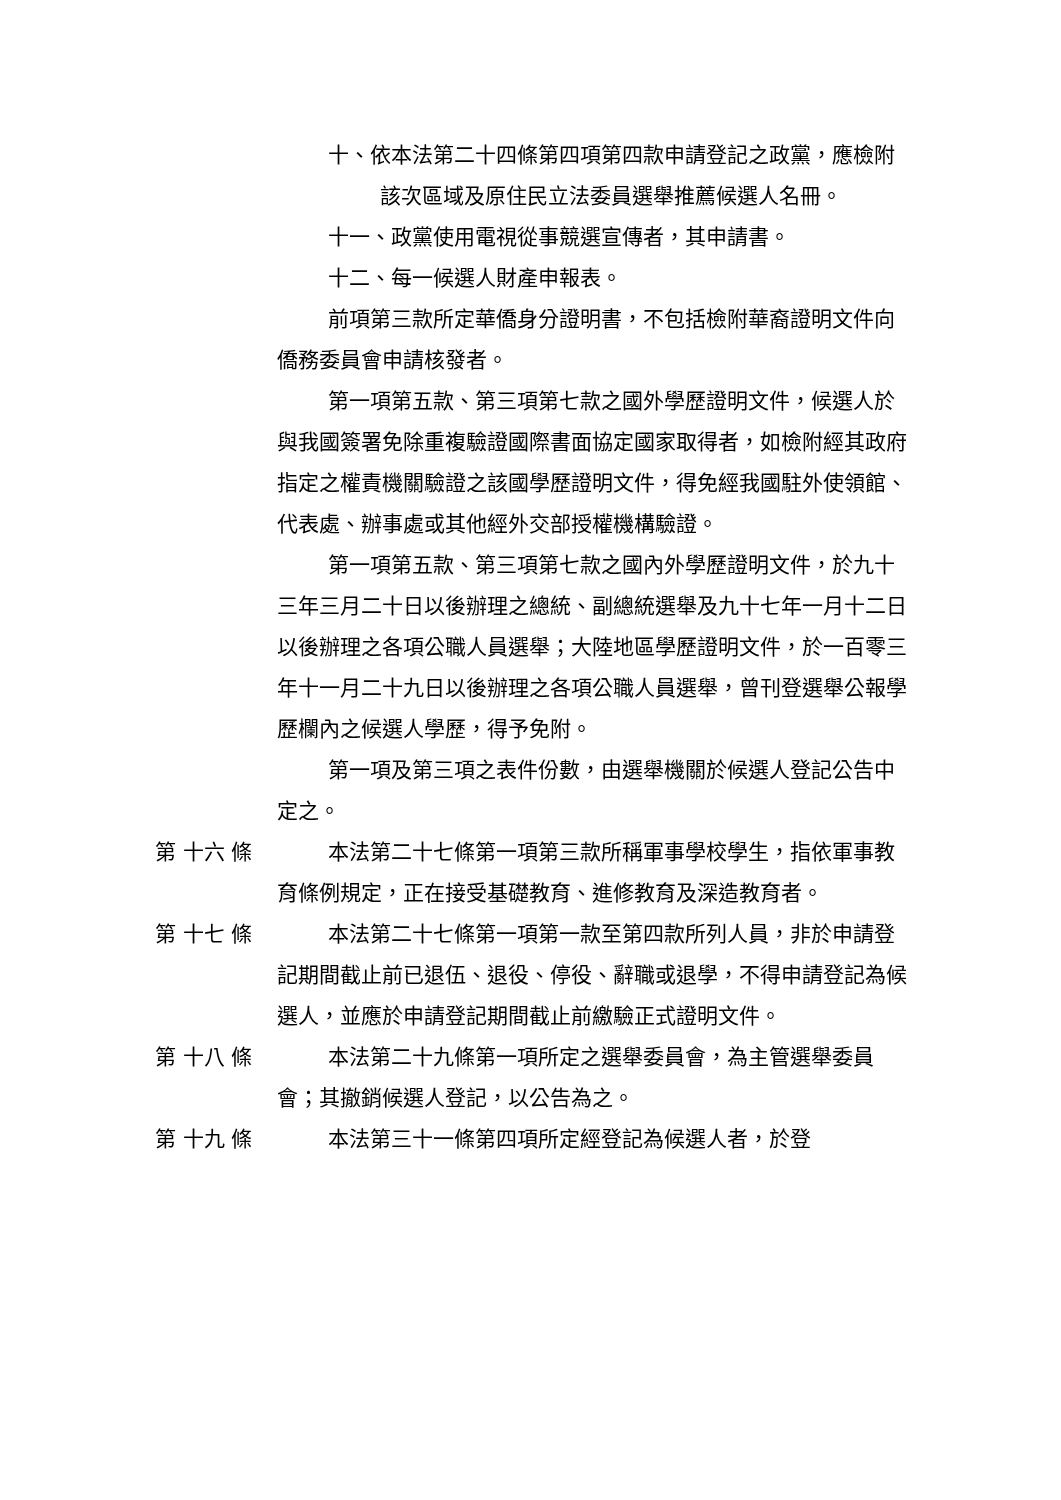十、依本法第二十四條第四項第四款申請登記之政黨，應檢附該次區域及原住民立法委員選舉推薦候選人名冊。
十一、政黨使用電視從事競選宣傳者，其申請書。
十二、每一候選人財產申報表。
前項第三款所定華僑身分證明書，不包括檢附華裔證明文件向僑務委員會申請核發者。
第一項第五款、第三項第七款之國外學歷證明文件，候選人於與我國簽署免除重複驗證國際書面協定國家取得者，如檢附經其政府指定之權責機關驗證之該國學歷證明文件，得免經我國駐外使領館、代表處、辦事處或其他經外交部授權機構驗證。
第一項第五款、第三項第七款之國內外學歷證明文件，於九十三年三月二十日以後辦理之總統、副總統選舉及九十七年一月十二日以後辦理之各項公職人員選舉；大陸地區學歷證明文件，於一百零三年十一月二十九日以後辦理之各項公職人員選舉，曾刊登選舉公報學歷欄內之候選人學歷，得予免附。
第一項及第三項之表件份數，由選舉機關於候選人登記公告中定之。
第 十六 條 本法第二十七條第一項第三款所稱軍事學校學生，指依軍事教育條例規定，正在接受基礎教育、進修教育及深造教育者。
第 十七 條 本法第二十七條第一項第一款至第四款所列人員，非於申請登記期間截止前已退伍、退役、停役、辭職或退學，不得申請登記為候選人，並應於申請登記期間截止前繳驗正式證明文件。
第 十八 條 本法第二十九條第一項所定之選舉委員會，為主管選舉委員會；其撤銷候選人登記，以公告為之。
第 十九 條 本法第三十一條第四項所定經登記為候選人者，於登